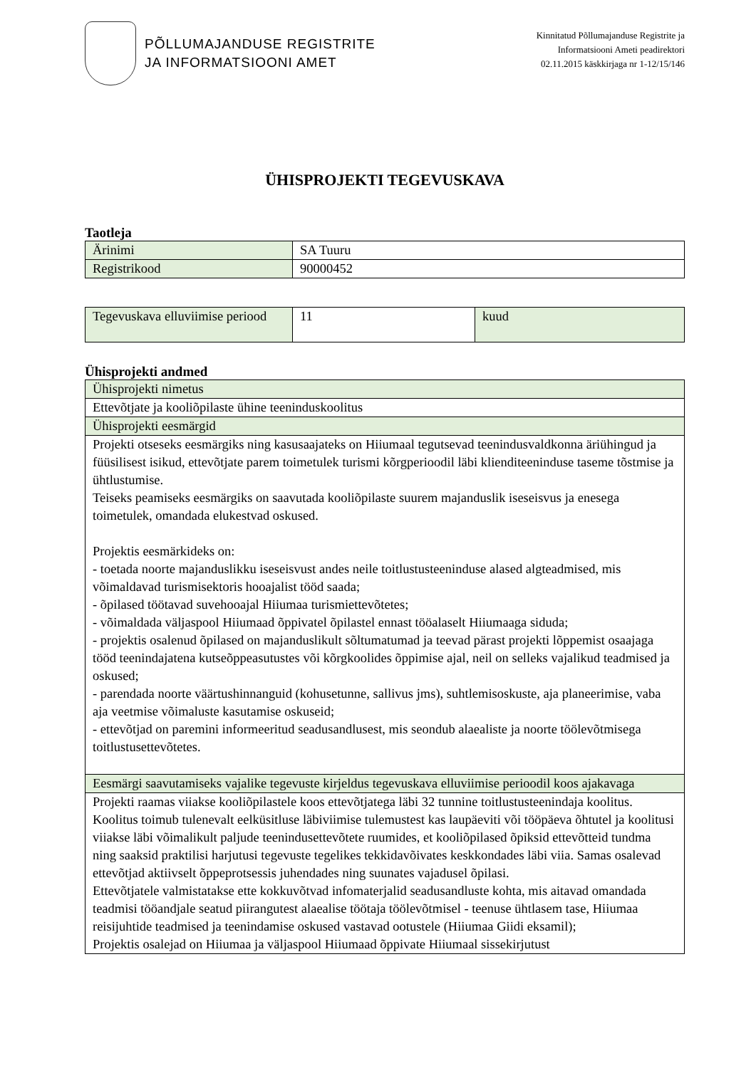PÕLLUMAJANDUSE REGISTRITE
JA INFORMATSIOONI AMET
Kinnitatud Põllumajanduse Registrite ja
Informatsiooni Ameti peadirektori
02.11.2015 käskkirjaga nr 1-12/15/146
ÜHISPROJEKTI TEGEVUSKAVA
Taotleja
| Ärinimi | SA Tuuru |
| Registrikood | 90000452 |
| Tegevuskava elluviimise periood | 11 | kuud |
Ühisprojekti andmed
| Ühisprojekti nimetus |
| Ettevõtjate ja kooliõpilaste ühine teeninduskoolitus |
| Ühisprojekti eesmärgid |
| Projekti otseseks eesmärgiks ning kasusaajateks on Hiiumaal tegutsevad teenindusvaldkonna äriühingud ja füüsilisest isikud, ettevõtjate parem toimetulek turismi kõrgperioodil läbi klienditeeninduse taseme tõstmise ja ühtlustumise. Teiseks peamiseks eesmärgiks on saavutada kooliõpilaste suurem majanduslik iseseisvus ja enesega toimetulek, omandada elukestvad oskused. Projektis eesmärkideks on: - toetada noorte majanduslikku iseseisvust andes neile toitlustusteeninduse alased algteadmised, mis võimaldavad turismisektoris hooajalist tööd saada; - õpilased töötavad suvehooajal Hiiumaa turismiettevõtetes; - võimaldada väljaspool Hiiumaad õppivatel õpilastel ennast tööalaselt Hiiumaaga siduda; - projektis osalenud õpilased on majanduslikult sõltumatumad ja teevad pärast projekti lõppemist osaajaga tööd teenindajatena kutseõppeasutustes või kõrgkoolides õppimise ajal, neil on selleks vajalikud teadmised ja oskused; - parendada noorte väärtushinnanguid (kohusetunne, sallivus jms), suhtlemisoskuste, aja planeerimise, vaba aja veetmise võimaluste kasutamise oskuseid; - ettevõtjad on paremini informeeritud seadusandlusest, mis seondub alaealiste ja noorte töölevõtmisega toitlustusettevõtetes. |
| Eesmärgi saavutamiseks vajalike tegevuste kirjeldus tegevuskava elluviimise perioodil koos ajakavaga |
| Projekti raamas viiakse kooliõpilastele koos ettevõtjatega läbi 32 tunnine toitlustusteenindaja koolitus. Koolitus toimub tulenevalt eelküsitluse läbiviimise tulemustest kas laupäeviti või tööpäeva õhtutel ja koolitusi viiakse läbi võimalikult paljude teenindusettevõtete ruumides, et kooliõpilased õpiksid ettevõtteid tundma ning saaksid praktilisi harjutusi tegevuste tegelikes tekkidavõivates keskkondades läbi viia. Samas osalevad ettevõtjad aktiivselt õppeprotsessis juhendades ning suunates vajadusel õpilasi. Ettevõtjatele valmistatakse ette kokkuvõtvad infomaterjalid seadusandluste kohta, mis aitavad omandada teadmisi tööandjale seatud piirangutest alaealise töötaja töölevõtmisel - teenuse ühtlasem tase, Hiiumaa reisijuhtide teadmised ja teenindamise oskused vastavad ootustele (Hiiumaa Giidi eksamil); Projektis osalejad on Hiiumaa ja väljaspool Hiiumaad õppivate Hiiumaal sissekirjutust |